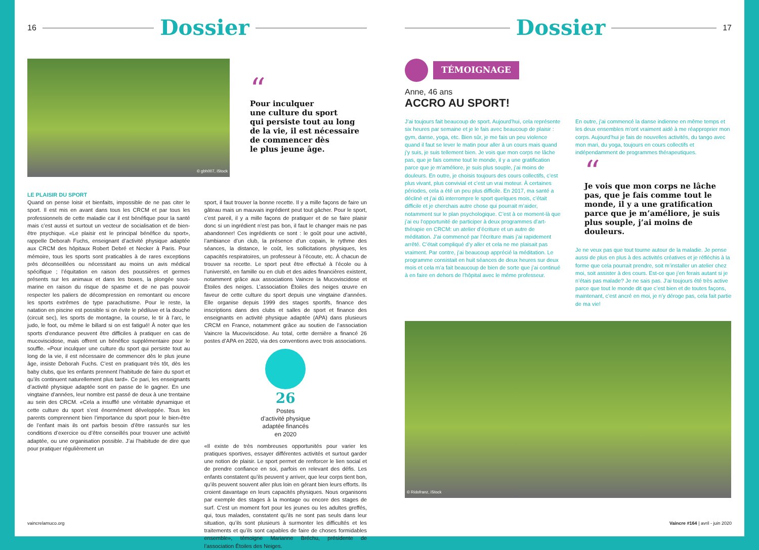16
Dossier
© gbh007, iStock
“
Pour inculquer
une culture du sport
qui persiste tout au long
de la vie, il est nécessaire
de commencer dès
le plus jeune âge.
LE PLAISIR DU SPORT
Quand on pense loisir et bienfaits, impossible de ne pas citer le sport. Il est mis en avant dans tous les CRCM et par tous les professionnels de cette maladie car il est bénéfique pour la santé mais c’est aussi et surtout un vecteur de socialisation et de bien-être psychique. «Le plaisir est le principal bénéfice du sport», rappelle Deborah Fuchs, enseignant d’activité physique adaptée aux CRCM des hôpitaux Robert Debré et Necker à Paris. Pour mémoire, tous les sports sont praticables à de rares exceptions près déconseillées ou nécessitant au moins un avis médical spécifique ; l’équitation en raison des poussières et germes présents sur les animaux et dans les boxes, la plongée sous-marine en raison du risque de spasme et de ne pas pouvoir respecter les paliers de décompression en remontant ou encore les sports extrêmes de type parachutisme. Pour le reste, la natation en piscine est possible si on évite le pédiluve et la douche (circuit sec), les sports de montagne, la course, le tir à l’arc, le judo, le foot, ou même le billard si on est fatigué! À noter que les sports d’endurance peuvent être difficiles à pratiquer en cas de mucoviscidose, mais offrent un bénéfice supplémentaire pour le souffle. «Pour inculquer une culture du sport qui persiste tout au long de la vie, il est nécessaire de commencer dès le plus jeune âge, insiste Deborah Fuchs. C’est en pratiquant très tôt, dès les baby clubs, que les enfants prennent l’habitude de faire du sport et qu’ils continuent naturellement plus tard». Ce pari, les enseignants d’activité physique adaptée sont en passe de le gagner. En une vingtaine d’années, leur nombre est passé de deux à une trentaine au sein des CRCM. «Cela a insufflé une véritable dynamique et cette culture du sport s’est énormément développée. Tous les parents comprennent bien l’importance du sport pour le bien-être de l’enfant mais ils ont parfois besoin d’être rassurés sur les conditions d’exercice ou d’être conseillés pour trouver une activité adaptée, ou une organisation possible. J’ai l’habitude de dire que pour pratiquer régulièrement un
sport, il faut trouver la bonne recette. Il y a mille façons de faire un gâteau mais un mauvais ingrédient peut tout gâcher. Pour le sport, c’est pareil, il y a mille façons de pratiquer et de se faire plaisir donc si un ingrédient n’est pas bon, il faut le changer mais ne pas abandonner! Ces ingrédients ce sont : le goût pour une activité, l’ambiance d’un club, la présence d’un copain, le rythme des séances, la distance, le coût, les sollicitations physiques, les capacités respiratoires, un professeur à l’écoute, etc. À chacun de trouver sa recette. Le sport peut être effectué à l’école ou à l’université, en famille ou en club et des aides financières existent, notamment grâce aux associations Vaincre la Mucoviscidose et Étoiles des neiges. L’association Étoiles des neiges œuvre en faveur de cette culture du sport depuis une vingtaine d’années. Elle organise depuis 1999 des stages sportifs, finance des inscriptions dans des clubs et salles de sport et finance des enseignants en activité physique adaptée (APA) dans plusieurs CRCM en France, notamment grâce au soutien de l’association Vaincre la Mucoviscidose. Au total, cette dernière a financé 26 postes d’APA en 2020, via des conventions avec trois associations.
26
Postes
d’activité physique
adaptée financés
en 2020
«Il existe de très nombreuses opportunités pour varier les pratiques sportives, essayer différentes activités et surtout garder une notion de plaisir. Le sport permet de renforcer le lien social et de prendre confiance en soi, parfois en relevant des défis. Les enfants constatent qu’ils peuvent y arriver, que leur corps tient bon, qu’ils peuvent souvent aller plus loin en gérant bien leurs efforts. Ils croient davantage en leurs capacités physiques. Nous organisons par exemple des stages à la montage ou encore des stages de surf. C’est un moment fort pour les jeunes ou les adultes greffés, qui, tous malades, constatent qu’ils ne sont pas seuls dans leur situation, qu’ils sont plusieurs à surmonter les difficultés et les traitements et qu’ils sont capables de faire de choses formidables ensemble», témoigne Marianne Bréchu, présidente de l’association Étoiles des Neiges.
vaincrelamuco.org
Dossier
17
TÉMOIGNAGE
Anne, 46 ans
ACCRO AU SPORT!
J’ai toujours fait beaucoup de sport. Aujourd’hui, cela représente six heures par semaine et je le fais avec beaucoup de plaisir : gym, danse, yoga, etc. Bien sûr, je me fais un peu violence quand il faut se lever le matin pour aller à un cours mais quand j’y suis, je suis tellement bien. Je vois que mon corps ne lâche pas, que je fais comme tout le monde, il y a une gratification parce que je m’améliore, je suis plus souple, j’ai moins de douleurs. En outre, je choisis toujours des cours collectifs, c’est plus vivant, plus convivial et c’est un vrai moteur. À certaines périodes, cela a été un peu plus difficile. En 2017, ma santé a décliné et j’ai dû interrompre le sport quelques mois, c’était difficile et je cherchais autre chose qui pourrait m’aider, notamment sur le plan psychologique. C’est à ce moment-là que j’ai eu l’opportunité de participer à deux programmes d’art-thérapie en CRCM: un atelier d’écriture et un autre de méditation. J’ai commencé par l’écriture mais j’ai rapidement arrêté. C’était compliqué d’y aller et cela ne me plaisait pas vraiment. Par contre, j’ai beaucoup apprécié la méditation. Le programme consistait en huit séances de deux heures sur deux mois et cela m’a fait beaucoup de bien de sorte que j’ai continué à en faire en dehors de l’hôpital avec le même professeur.
En outre, j’ai commencé la danse indienne en même temps et les deux ensembles m’ont vraiment aidé à me réapproprier mon corps. Aujourd’hui je fais de nouvelles activités, du tango avec mon mari, du yoga, toujours en cours collectifs et indépendamment de programmes thérapeutiques.
“
Je vois que mon corps ne lâche pas, que je fais comme tout le monde, il y a une gratification parce que je m’améliore, je suis plus souple, j’ai moins de douleurs.
Je ne veux pas que tout tourne autour de la maladie. Je pense aussi de plus en plus à des activités créatives et je réfléchis à la forme que cela pourrait prendre, soit m’installer un atelier chez moi, soit assister à des cours. Est-ce que j’en ferais autant si je n’étais pas malade? Je ne sais pas. J’ai toujours été très active parce que tout le monde dit que c’est bien et de toutes façons, maintenant, c’est ancré en moi, je n’y déroge pas, cela fait partie de ma vie!
© Ridofranz, iStock
Vaincre #164 | avril - juin 2020